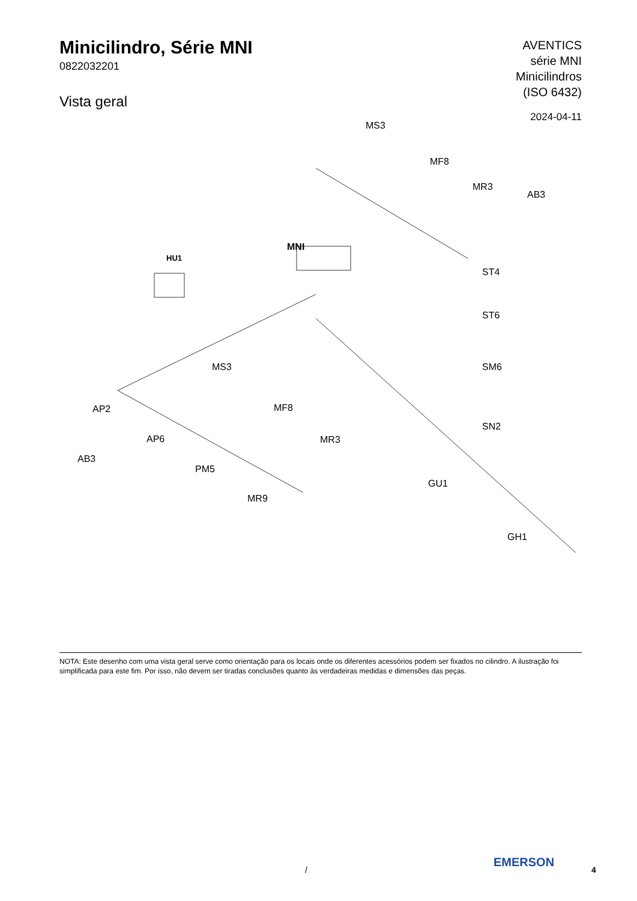Minicilindro, Série MNI
0822032201
Vista geral
AVENTICS
série MNI
Minicilindros
(ISO 6432)
2024-04-11
MS3
MF8
MR3
AB3
MNI
HU1
ST4
ST6
MS3 SM6
AP2 MF8
SN2
AP6 MR3
AB3
PM5
GU1
MR9
GH1
NOTA: Este desenho com uma vista geral serve como orientação para os locais onde os diferentes acessórios podem ser fixados no cilindro. A ilustração foi simplificada para este fim. Por isso, não devem ser tiradas conclusões quanto às verdadeiras medidas e dimensões das peças.
/
EMERSON
4